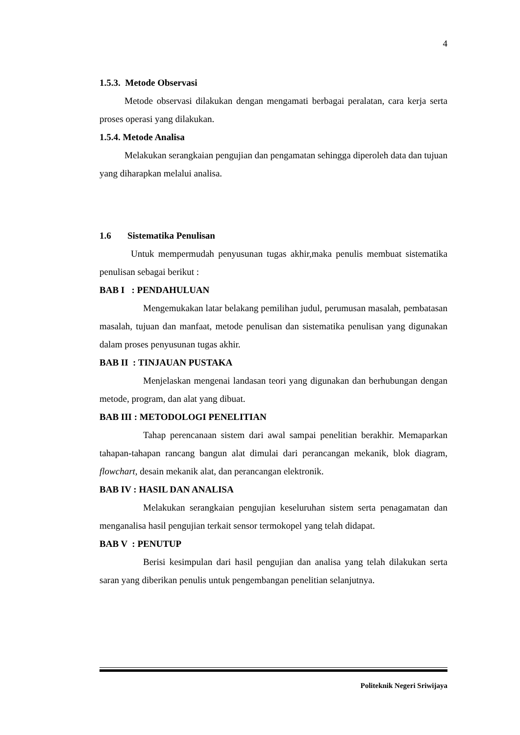4
1.5.3. Metode Observasi
Metode observasi dilakukan dengan mengamati berbagai peralatan, cara kerja serta proses operasi yang dilakukan.
1.5.4. Metode Analisa
Melakukan serangkaian pengujian dan pengamatan sehingga diperoleh data dan tujuan yang diharapkan melalui analisa.
1.6 Sistematika Penulisan
Untuk mempermudah penyusunan tugas akhir,maka penulis membuat sistematika penulisan sebagai berikut :
BAB I : PENDAHULUAN
Mengemukakan latar belakang pemilihan judul, perumusan masalah, pembatasan masalah, tujuan dan manfaat, metode penulisan dan sistematika penulisan yang digunakan dalam proses penyusunan tugas akhir.
BAB II : TINJAUAN PUSTAKA
Menjelaskan mengenai landasan teori yang digunakan dan berhubungan dengan metode, program, dan alat yang dibuat.
BAB III : METODOLOGI PENELITIAN
Tahap perencanaan sistem dari awal sampai penelitian berakhir. Memaparkan tahapan-tahapan rancang bangun alat dimulai dari perancangan mekanik, blok diagram, flowchart, desain mekanik alat, dan perancangan elektronik.
BAB IV : HASIL DAN ANALISA
Melakukan serangkaian pengujian keseluruhan sistem serta penagamatan dan menganalisa hasil pengujian terkait sensor termokopel yang telah didapat.
BAB V : PENUTUP
Berisi kesimpulan dari hasil pengujian dan analisa yang telah dilakukan serta saran yang diberikan penulis untuk pengembangan penelitian selanjutnya.
Politeknik Negeri Sriwijaya